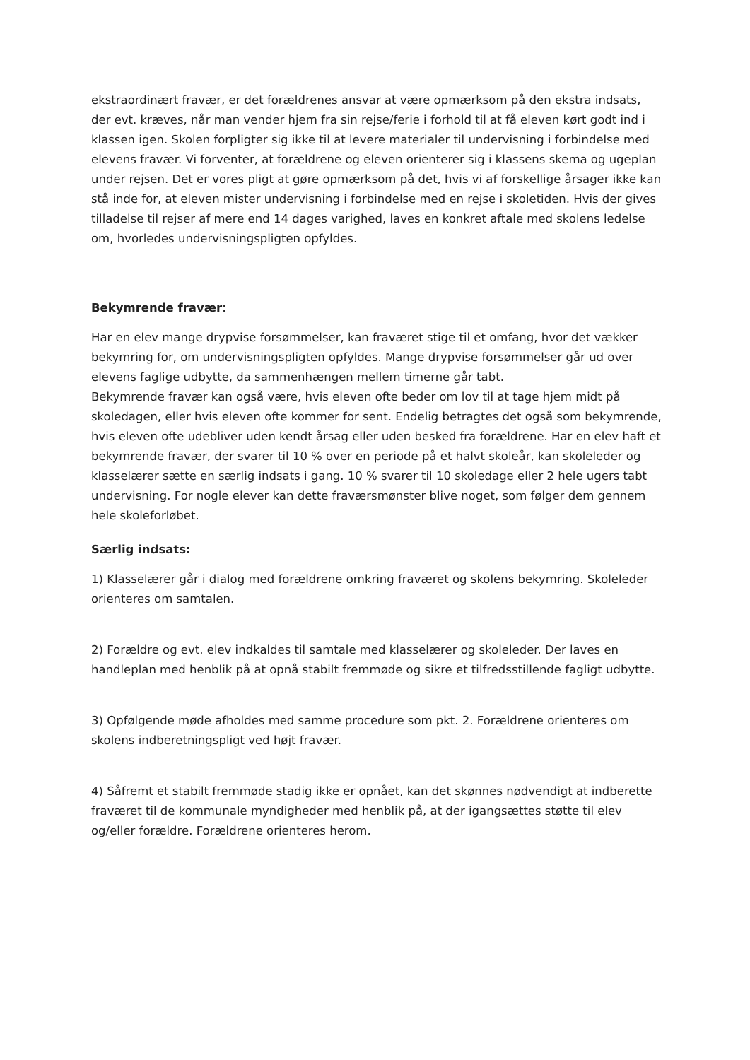ekstraordinært fravær, er det forældrenes ansvar at være opmærksom på den ekstra indsats, der evt. kræves, når man vender hjem fra sin rejse/ferie i forhold til at få eleven kørt godt ind i klassen igen. Skolen forpligter sig ikke til at levere materialer til undervisning i forbindelse med elevens fravær. Vi forventer, at forældrene og eleven orienterer sig i klassens skema og ugeplan under rejsen. Det er vores pligt at gøre opmærksom på det, hvis vi af forskellige årsager ikke kan stå inde for, at eleven mister undervisning i forbindelse med en rejse i skoletiden. Hvis der gives tilladelse til rejser af mere end 14 dages varighed, laves en konkret aftale med skolens ledelse om, hvorledes undervisningspligten opfyldes.
Bekymrende fravær:
Har en elev mange drypvise forsømmelser, kan fraværet stige til et omfang, hvor det vækker bekymring for, om undervisningspligten opfyldes. Mange drypvise forsømmelser går ud over elevens faglige udbytte, da sammenhængen mellem timerne går tabt.
Bekymrende fravær kan også være, hvis eleven ofte beder om lov til at tage hjem midt på skoledagen, eller hvis eleven ofte kommer for sent. Endelig betragtes det også som bekymrende, hvis eleven ofte udebliver uden kendt årsag eller uden besked fra forældrene. Har en elev haft et bekymrende fravær, der svarer til 10 % over en periode på et halvt skoleår, kan skoleleder og klasselærer sætte en særlig indsats i gang. 10 % svarer til 10 skoledage eller 2 hele ugers tabt undervisning. For nogle elever kan dette fraværsmønster blive noget, som følger dem gennem hele skoleforløbet.
Særlig indsats:
1) Klasselærer går i dialog med forældrene omkring fraværet og skolens bekymring. Skoleleder orienteres om samtalen.
2) Forældre og evt. elev indkaldes til samtale med klasselærer og skoleleder. Der laves en handleplan med henblik på at opnå stabilt fremmøde og sikre et tilfredsstillende fagligt udbytte.
3) Opfølgende møde afholdes med samme procedure som pkt. 2. Forældrene orienteres om skolens indberetningspligt ved højt fravær.
4) Såfremt et stabilt fremmøde stadig ikke er opnået, kan det skønnes nødvendigt at indberette fraværet til de kommunale myndigheder med henblik på, at der igangsættes støtte til elev og/eller forældre. Forældrene orienteres herom.